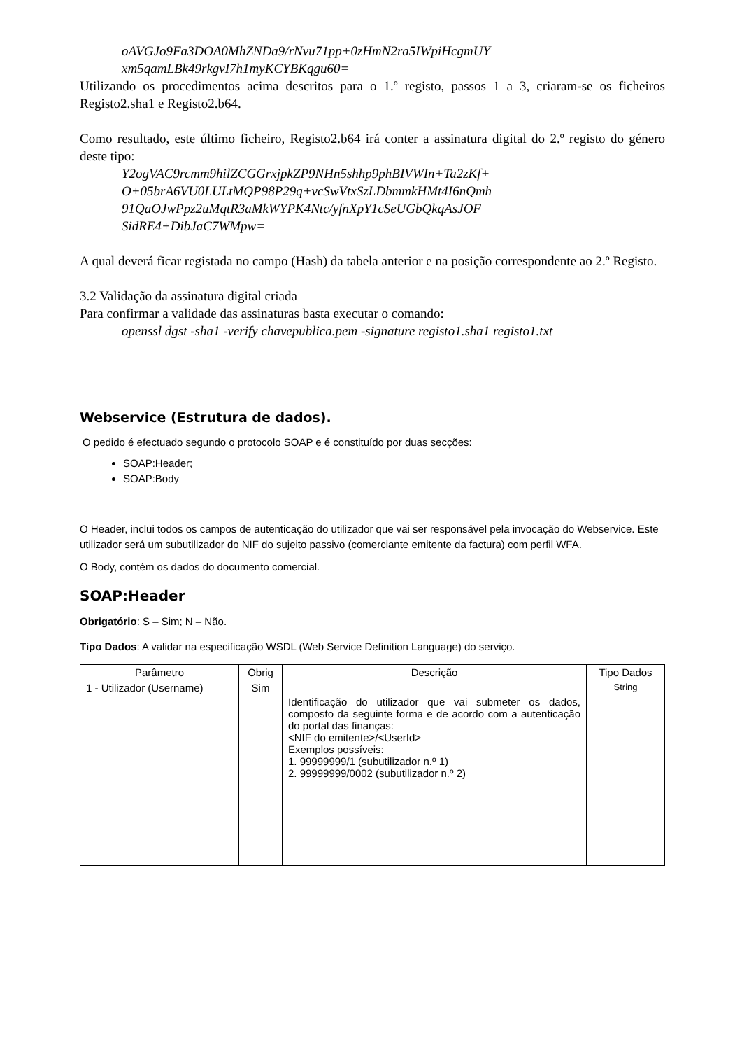oAVGJo9Fa3DOA0MhZNDa9/rNvu71pp+0zHmN2ra5IWpiHcgmUY
xm5qamLBk49rkgvI7h1myKCYBKqgu60=
Utilizando os procedimentos acima descritos para o 1.º registo, passos 1 a 3, criaram-se os ficheiros Registo2.sha1 e Registo2.b64.
Como resultado, este último ficheiro, Registo2.b64 irá conter a assinatura digital do 2.º registo do género deste tipo:
Y2ogVAC9rcmm9hilZCGGrxjpkZP9NHn5shhp9phBIVWIn+Ta2zKf+
O+05brA6VU0LULtMQP98P29q+vcSwVtxSzLDbmmkHMt4I6nQmh
91QaOJwPpz2uMqtR3aMkWYPK4Ntc/yfnXpY1cSeUGbQkqAsJOF
SidRE4+DibJaC7WMpw=
A qual deverá ficar registada no campo (Hash) da tabela anterior e na posição correspondente ao 2.º Registo.
3.2 Validação da assinatura digital criada
Para confirmar a validade das assinaturas basta executar o comando:
openssl dgst -sha1 -verify chavepublica.pem -signature registo1.sha1 registo1.txt
Webservice (Estrutura de dados).
O pedido é efectuado segundo o protocolo SOAP e é constituído por duas secções:
SOAP:Header;
SOAP:Body
O Header, inclui todos os campos de autenticação do utilizador que vai ser responsável pela invocação do Webservice. Este utilizador será um subutilizador do NIF do sujeito passivo (comerciante emitente da factura) com perfil WFA.
O Body, contém os dados do documento comercial.
SOAP:Header
Obrigatório: S – Sim; N – Não.
Tipo Dados: A validar na especificação WSDL (Web Service Definition Language) do serviço.
| Parâmetro | Obrig | Descrição | Tipo Dados |
| --- | --- | --- | --- |
| 1 - Utilizador (Username) | Sim | Identificação do utilizador que vai submeter os dados, composto da seguinte forma e de acordo com a autenticação do portal das finanças: <NIF do emitente>/<UserId> Exemplos possíveis: 1. 99999999/1 (subutilizador n.º 1) 2. 99999999/0002 (subutilizador n.º 2) | String |